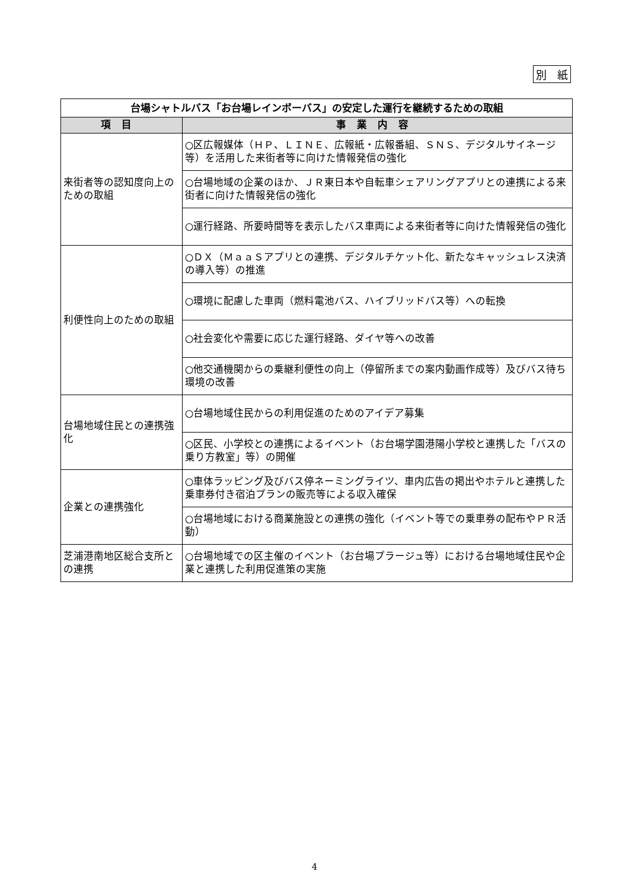別　紙
| 台場シャトルバス「お台場レインボーバス」の安定した運行を継続するための取組 | |
| --- | --- |
| 項目 | 事業内容 |
| 来街者等の認知度向上のための取組 | ○区広報媒体（ＨＰ、ＬＩＮＥ、広報紙・広報番組、ＳＮＳ、デジタルサイネージ等）を活用した来街者等に向けた情報発信の強化 |
| | ○台場地域の企業のほか、ＪＲ東日本や自転車シェアリングアプリとの連携による来街者に向けた情報発信の強化 |
| | ○運行経路、所要時間等を表示したバス車両による来街者等に向けた情報発信の強化 |
| 利便性向上のための取組 | ○ＤＸ（ＭａａＳアプリとの連携、デジタルチケット化、新たなキャッシュレス決済の導入等）の推進 |
| | ○環境に配慮した車両（燃料電池バス、ハイブリッドバス等）への転換 |
| | ○社会変化や需要に応じた運行経路、ダイヤ等への改善 |
| | ○他交通機関からの乗継利便性の向上（停留所までの案内動画作成等）及びバス待ち環境の改善 |
| 台場地域住民との連携強化 | ○台場地域住民からの利用促進のためのアイデア募集 |
| | ○区民、小学校との連携によるイベント（お台場学園港陽小学校と連携した「バスの乗り方教室」等）の開催 |
| 企業との連携強化 | ○車体ラッピング及びバス停ネーミングライツ、車内広告の掲出やホテルと連携した乗車券付き宿泊プランの販売等による収入確保 |
| | ○台場地域における商業施設との連携の強化（イベント等での乗車券の配布やＰＲ活動） |
| 芝浦港南地区総合支所との連携 | ○台場地域での区主催のイベント（お台場プラージュ等）における台場地域住民や企業と連携した利用促進策の実施 |
4